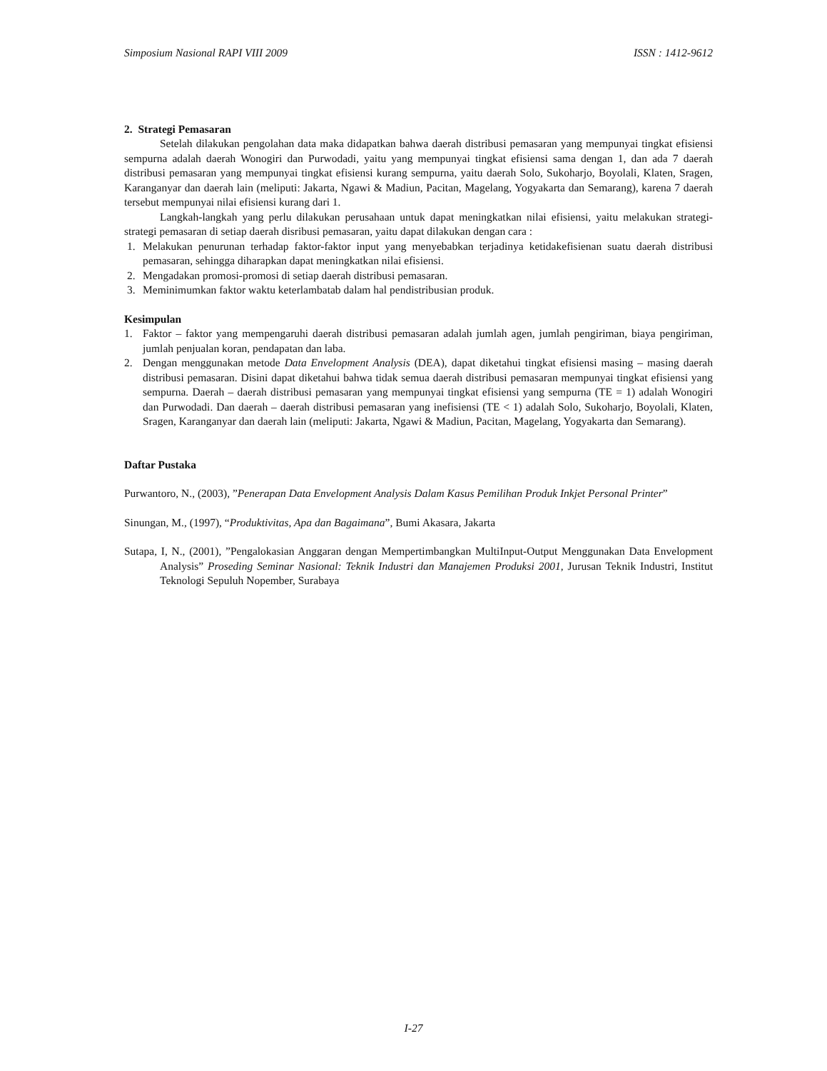Simposium Nasional RAPI VIII 2009 ISSN : 1412-9612
2. Strategi Pemasaran
Setelah dilakukan pengolahan data maka didapatkan bahwa daerah distribusi pemasaran yang mempunyai tingkat efisiensi sempurna adalah daerah Wonogiri dan Purwodadi, yaitu yang mempunyai tingkat efisiensi sama dengan 1, dan ada 7 daerah distribusi pemasaran yang mempunyai tingkat efisiensi kurang sempurna, yaitu daerah Solo, Sukoharjo, Boyolali, Klaten, Sragen, Karanganyar dan daerah lain (meliputi: Jakarta, Ngawi & Madiun, Pacitan, Magelang, Yogyakarta dan Semarang), karena 7 daerah tersebut mempunyai nilai efisiensi kurang dari 1.
Langkah-langkah yang perlu dilakukan perusahaan untuk dapat meningkatkan nilai efisiensi, yaitu melakukan strategi-strategi pemasaran di setiap daerah disribusi pemasaran, yaitu dapat dilakukan dengan cara :
1. Melakukan penurunan terhadap faktor-faktor input yang menyebabkan terjadinya ketidakefisienan suatu daerah distribusi pemasaran, sehingga diharapkan dapat meningkatkan nilai efisiensi.
2. Mengadakan promosi-promosi di setiap daerah distribusi pemasaran.
3. Meminimumkan faktor waktu keterlambatab dalam hal pendistribusian produk.
Kesimpulan
1. Faktor – faktor yang mempengaruhi daerah distribusi pemasaran adalah jumlah agen, jumlah pengiriman, biaya pengiriman, jumlah penjualan koran, pendapatan dan laba.
2. Dengan menggunakan metode Data Envelopment Analysis (DEA), dapat diketahui tingkat efisiensi masing – masing daerah distribusi pemasaran. Disini dapat diketahui bahwa tidak semua daerah distribusi pemasaran mempunyai tingkat efisiensi yang sempurna. Daerah – daerah distribusi pemasaran yang mempunyai tingkat efisiensi yang sempurna (TE = 1) adalah Wonogiri dan Purwodadi. Dan daerah – daerah distribusi pemasaran yang inefisiensi (TE < 1) adalah Solo, Sukoharjo, Boyolali, Klaten, Sragen, Karanganyar dan daerah lain (meliputi: Jakarta, Ngawi & Madiun, Pacitan, Magelang, Yogyakarta dan Semarang).
Daftar Pustaka
Purwantoro, N., (2003), ”Penerapan Data Envelopment Analysis Dalam Kasus Pemilihan Produk Inkjet Personal Printer”
Sinungan, M., (1997), “Produktivitas, Apa dan Bagaimana”, Bumi Akasara, Jakarta
Sutapa, I, N., (2001), ”Pengalokasian Anggaran dengan Mempertimbangkan MultiInput-Output Menggunakan Data Envelopment Analysis” Proseding Seminar Nasional: Teknik Industri dan Manajemen Produksi 2001, Jurusan Teknik Industri, Institut Teknologi Sepuluh Nopember, Surabaya
I-27